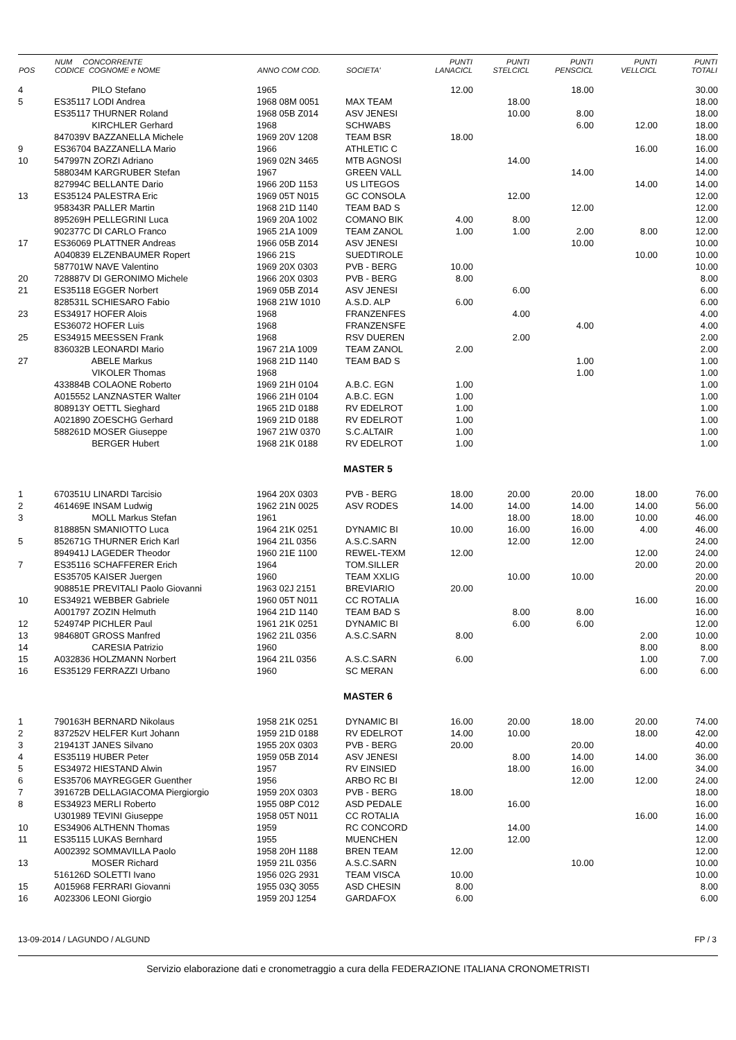| POS | NUM CONCORRENTE CODICE COGNOME e NOME | ANNO COM COD. | SOCIETA' | PUNTI LANACICL | PUNTI STELCICL | PUNTI PENSCICL | PUNTI VELLCICL | PUNTI TOTALI |
| --- | --- | --- | --- | --- | --- | --- | --- | --- |
| 4 | PILO Stefano | 1965 | | 12.00 | | 18.00 | | 30.00 |
| 5 | ES35117 LODI Andrea | 1968 08M 0051 | MAX TEAM | | 18.00 | | | 18.00 |
| | ES35117 THURNER Roland | 1968 05B Z014 | ASV JENESI | | 10.00 | 8.00 | | 18.00 |
| | KIRCHLER Gerhard | 1968 | SCHWABS | | | 6.00 | 12.00 | 18.00 |
| | 847039V BAZZANELLA Michele | 1969 20V 1208 | TEAM BSR | 18.00 | | | | 18.00 |
| 9 | ES36704 BAZZANELLA Mario | 1966 | ATHLETIC C | | | | 16.00 | 16.00 |
| 10 | 547997N ZORZI Adriano | 1969 02N 3465 | MTB AGNOSI | | 14.00 | | | 14.00 |
| | 588034M KARGRUBER Stefan | 1967 | GREEN VALL | | | 14.00 | | 14.00 |
| | 827994C BELLANTE Dario | 1966 20D 1153 | US LITEGOS | | | | 14.00 | 14.00 |
| 13 | ES35124 PALESTRA Eric | 1969 05T N015 | GC CONSOLA | | 12.00 | | | 12.00 |
| | 958343R PALLER Martin | 1968 21D 1140 | TEAM BAD S | | | 12.00 | | 12.00 |
| | 895269H PELLEGRINI Luca | 1969 20A 1002 | COMANO BIK | 4.00 | 8.00 | | | 12.00 |
| | 902377C DI CARLO Franco | 1965 21A 1009 | TEAM ZANOL | 1.00 | 1.00 | 2.00 | 8.00 | 12.00 |
| 17 | ES36069 PLATTNER Andreas | 1966 05B Z014 | ASV JENESI | | | 10.00 | | 10.00 |
| | A040839 ELZENBAUMER Ropert | 1966 21S | SUEDTIROLE | | | | 10.00 | 10.00 |
| | 587701W NAVE Valentino | 1969 20X 0303 | PVB - BERG | 10.00 | | | | 10.00 |
| 20 | 728887V DI GERONIMO Michele | 1966 20X 0303 | PVB - BERG | 8.00 | | | | 8.00 |
| 21 | ES35118 EGGER Norbert | 1969 05B Z014 | ASV JENESI | | 6.00 | | | 6.00 |
| | 828531L SCHIESARO Fabio | 1968 21W 1010 | A.S.D. ALP | 6.00 | | | | 6.00 |
| 23 | ES34917 HOFER Alois | 1968 | FRANZENFES | | 4.00 | | | 4.00 |
| | ES36072 HOFER Luis | 1968 | FRANZENSFE | | | 4.00 | | 4.00 |
| 25 | ES34915 MEESSEN Frank | 1968 | RSV DUEREN | | 2.00 | | | 2.00 |
| | 836032B LEONARDI Mario | 1967 21A 1009 | TEAM ZANOL | 2.00 | | | | 2.00 |
| 27 | ABELE Markus | 1968 21D 1140 | TEAM BAD S | | | 1.00 | | 1.00 |
| | VIKOLER Thomas | 1968 | | | | 1.00 | | 1.00 |
| | 433884B COLAONE Roberto | 1969 21H 0104 | A.B.C. EGN | 1.00 | | | | 1.00 |
| | A015552 LANZNASTER Walter | 1966 21H 0104 | A.B.C. EGN | 1.00 | | | | 1.00 |
| | 808913Y OETTL Sieghard | 1965 21D 0188 | RV EDELROT | 1.00 | | | | 1.00 |
| | A021890 ZOESCHG Gerhard | 1969 21D 0188 | RV EDELROT | 1.00 | | | | 1.00 |
| | 588261D MOSER Giuseppe | 1967 21W 0370 | S.C.ALTAIR | 1.00 | | | | 1.00 |
| | BERGER Hubert | 1968 21K 0188 | RV EDELROT | 1.00 | | | | 1.00 |
| MASTER 5 | | | | | | | | |
| 1 | 670351U LINARDI Tarcisio | 1964 20X 0303 | PVB - BERG | 18.00 | 20.00 | 20.00 | 18.00 | 76.00 |
| 2 | 461469E INSAM Ludwig | 1962 21N 0025 | ASV RODES | 14.00 | 14.00 | 14.00 | 14.00 | 56.00 |
| 3 | MOLL Markus Stefan | 1961 | | | 18.00 | 18.00 | 10.00 | 46.00 |
| | 818885N SMANIOTTO Luca | 1964 21K 0251 | DYNAMIC BI | 10.00 | 16.00 | 16.00 | 4.00 | 46.00 |
| 5 | 852671G THURNER Erich Karl | 1964 21L 0356 | A.S.C.SARN | | 12.00 | 12.00 | | 24.00 |
| | 894941J LAGEDER Theodor | 1960 21E 1100 | REWEL-TEXM | 12.00 | | | 12.00 | 24.00 |
| 7 | ES35116 SCHAFFERER Erich | 1964 | TOM.SILLER | | | | 20.00 | 20.00 |
| | ES35705 KAISER Juergen | 1960 | TEAM XXLIG | | 10.00 | 10.00 | | 20.00 |
| | 908851E PREVITALI Paolo Giovanni | 1963 02J 2151 | BREVIARIO | 20.00 | | | | 20.00 |
| 10 | ES34921 WEBBER Gabriele | 1960 05T N011 | CC ROTALIA | | | | 16.00 | 16.00 |
| | A001797 ZOZIN Helmuth | 1964 21D 1140 | TEAM BAD S | | 8.00 | 8.00 | | 16.00 |
| 12 | 524974P PICHLER Paul | 1961 21K 0251 | DYNAMIC BI | | 6.00 | 6.00 | | 12.00 |
| 13 | 984680T GROSS Manfred | 1962 21L 0356 | A.S.C.SARN | 8.00 | | | 2.00 | 10.00 |
| 14 | CARESIA Patrizio | 1960 | | | | | 8.00 | 8.00 |
| 15 | A032836 HOLZMANN Norbert | 1964 21L 0356 | A.S.C.SARN | 6.00 | | | 1.00 | 7.00 |
| 16 | ES35129 FERRAZZI Urbano | 1960 | SC MERAN | | | | 6.00 | 6.00 |
| MASTER 6 | | | | | | | | |
| 1 | 790163H BERNARD Nikolaus | 1958 21K 0251 | DYNAMIC BI | 16.00 | 20.00 | 18.00 | 20.00 | 74.00 |
| 2 | 837252V HELFER Kurt Johann | 1959 21D 0188 | RV EDELROT | 14.00 | 10.00 | | 18.00 | 42.00 |
| 3 | 219413T JANES Silvano | 1955 20X 0303 | PVB - BERG | 20.00 | | 20.00 | | 40.00 |
| 4 | ES35119 HUBER Peter | 1959 05B Z014 | ASV JENESI | | 8.00 | 14.00 | 14.00 | 36.00 |
| 5 | ES34972 HIESTAND Alwin | 1957 | RV EINSIED | | 18.00 | 16.00 | | 34.00 |
| 6 | ES35706 MAYREGGER Guenther | 1956 | ARBO RC BI | | | 12.00 | 12.00 | 24.00 |
| 7 | 391672B DELLAGIACOMA Piergiorgio | 1959 20X 0303 | PVB - BERG | 18.00 | | | | 18.00 |
| 8 | ES34923 MERLI Roberto | 1955 08P C012 | ASD PEDALE | | 16.00 | | | 16.00 |
| | U301989 TEVINI Giuseppe | 1958 05T N011 | CC ROTALIA | | | | 16.00 | 16.00 |
| 10 | ES34906 ALTHENN Thomas | 1959 | RC CONCORD | | 14.00 | | | 14.00 |
| 11 | ES35115 LUKAS Bernhard | 1955 | MUENCHEN | | 12.00 | | | 12.00 |
| | A002392 SOMMAVILLA Paolo | 1958 20H 1188 | BREN TEAM | 12.00 | | | | 12.00 |
| 13 | MOSER Richard | 1959 21L 0356 | A.S.C.SARN | | | 10.00 | | 10.00 |
| | 516126D SOLETTI Ivano | 1956 02G 2931 | TEAM VISCA | 10.00 | | | | 10.00 |
| 15 | A015968 FERRARI Giovanni | 1955 03Q 3055 | ASD CHESIN | 8.00 | | | | 8.00 |
| 16 | A023306 LEONI Giorgio | 1959 20J 1254 | GARDAFOX | 6.00 | | | | 6.00 |
13-09-2014 / LAGUNDO / ALGUND FP / 3
Servizio elaborazione dati e cronometraggio a cura della FEDERAZIONE ITALIANA CRONOMETRISTI